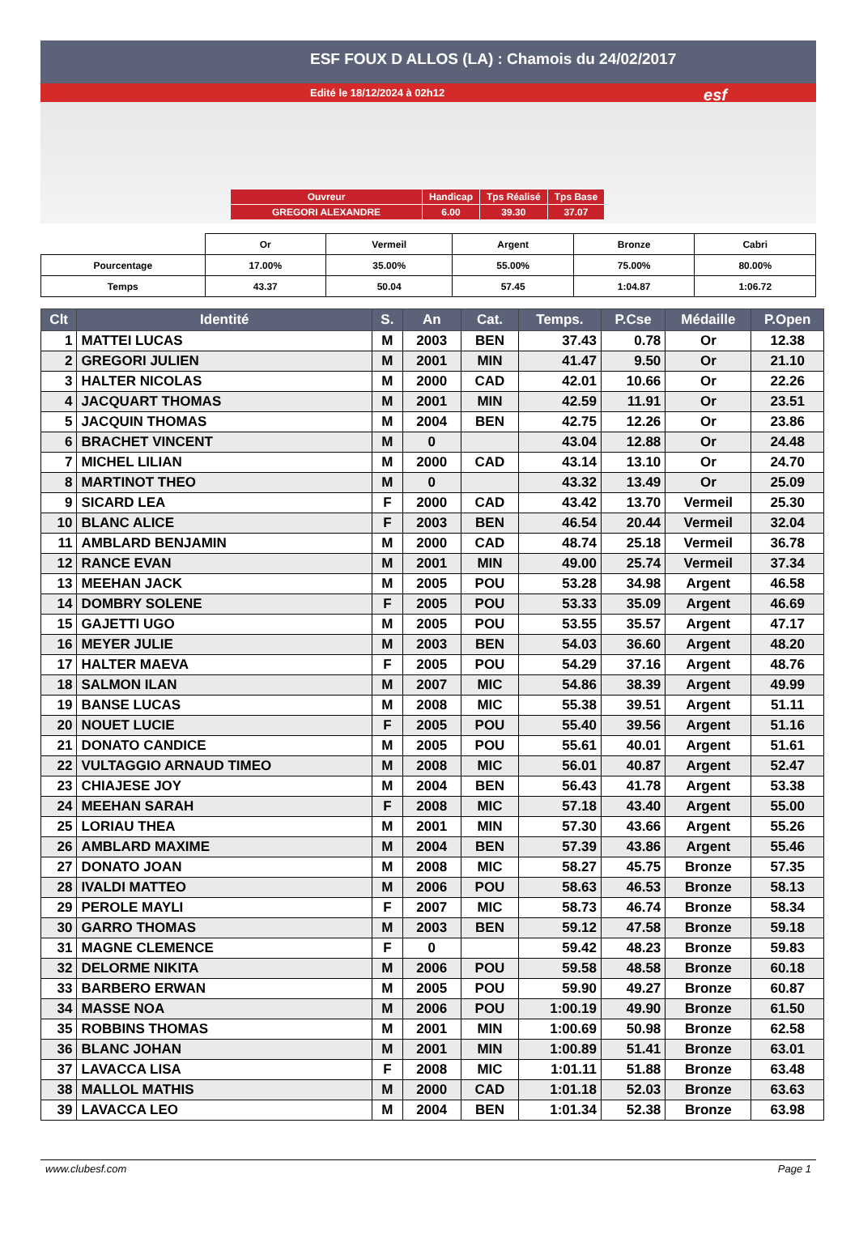ESF FOUX D ALLOS (LA) : Chamois du 24/02/2017
Edité le 18/12/2024 à 02h12
esf
| Ouvreur | Handicap | Tps Réalisé | Tps Base |
| GREGORI ALEXANDRE | 6.00 | 39.30 | 37.07 |
| | Or | Vermeil | Argent | Bronze | Cabri |
| Pourcentage | 17.00% | 35.00% | 55.00% | 75.00% | 80.00% |
| Temps | 43.37 | 50.04 | 57.45 | 1:04.87 | 1:06.72 |
| Clt | Identité | S. | An | Cat. | Temps. | P.Cse | Médaille | P.Open |
| --- | --- | --- | --- | --- | --- | --- | --- | --- |
| 1 | MATTEI LUCAS | M | 2003 | BEN | 37.43 | 0.78 | Or | 12.38 |
| 2 | GREGORI JULIEN | M | 2001 | MIN | 41.47 | 9.50 | Or | 21.10 |
| 3 | HALTER NICOLAS | M | 2000 | CAD | 42.01 | 10.66 | Or | 22.26 |
| 4 | JACQUART THOMAS | M | 2001 | MIN | 42.59 | 11.91 | Or | 23.51 |
| 5 | JACQUIN THOMAS | M | 2004 | BEN | 42.75 | 12.26 | Or | 23.86 |
| 6 | BRACHET VINCENT | M | 0 | | 43.04 | 12.88 | Or | 24.48 |
| 7 | MICHEL LILIAN | M | 2000 | CAD | 43.14 | 13.10 | Or | 24.70 |
| 8 | MARTINOT THEO | M | 0 | | 43.32 | 13.49 | Or | 25.09 |
| 9 | SICARD LEA | F | 2000 | CAD | 43.42 | 13.70 | Vermeil | 25.30 |
| 10 | BLANC ALICE | F | 2003 | BEN | 46.54 | 20.44 | Vermeil | 32.04 |
| 11 | AMBLARD BENJAMIN | M | 2000 | CAD | 48.74 | 25.18 | Vermeil | 36.78 |
| 12 | RANCE EVAN | M | 2001 | MIN | 49.00 | 25.74 | Vermeil | 37.34 |
| 13 | MEEHAN JACK | M | 2005 | POU | 53.28 | 34.98 | Argent | 46.58 |
| 14 | DOMBRY SOLENE | F | 2005 | POU | 53.33 | 35.09 | Argent | 46.69 |
| 15 | GAJETTI UGO | M | 2005 | POU | 53.55 | 35.57 | Argent | 47.17 |
| 16 | MEYER JULIE | M | 2003 | BEN | 54.03 | 36.60 | Argent | 48.20 |
| 17 | HALTER MAEVA | F | 2005 | POU | 54.29 | 37.16 | Argent | 48.76 |
| 18 | SALMON ILAN | M | 2007 | MIC | 54.86 | 38.39 | Argent | 49.99 |
| 19 | BANSE LUCAS | M | 2008 | MIC | 55.38 | 39.51 | Argent | 51.11 |
| 20 | NOUET LUCIE | F | 2005 | POU | 55.40 | 39.56 | Argent | 51.16 |
| 21 | DONATO CANDICE | M | 2005 | POU | 55.61 | 40.01 | Argent | 51.61 |
| 22 | VULTAGGIO ARNAUD TIMEO | M | 2008 | MIC | 56.01 | 40.87 | Argent | 52.47 |
| 23 | CHIAJESE JOY | M | 2004 | BEN | 56.43 | 41.78 | Argent | 53.38 |
| 24 | MEEHAN SARAH | F | 2008 | MIC | 57.18 | 43.40 | Argent | 55.00 |
| 25 | LORIAU THEA | M | 2001 | MIN | 57.30 | 43.66 | Argent | 55.26 |
| 26 | AMBLARD MAXIME | M | 2004 | BEN | 57.39 | 43.86 | Argent | 55.46 |
| 27 | DONATO JOAN | M | 2008 | MIC | 58.27 | 45.75 | Bronze | 57.35 |
| 28 | IVALDI MATTEO | M | 2006 | POU | 58.63 | 46.53 | Bronze | 58.13 |
| 29 | PEROLE MAYLI | F | 2007 | MIC | 58.73 | 46.74 | Bronze | 58.34 |
| 30 | GARRO THOMAS | M | 2003 | BEN | 59.12 | 47.58 | Bronze | 59.18 |
| 31 | MAGNE CLEMENCE | F | 0 | | 59.42 | 48.23 | Bronze | 59.83 |
| 32 | DELORME NIKITA | M | 2006 | POU | 59.58 | 48.58 | Bronze | 60.18 |
| 33 | BARBERO ERWAN | M | 2005 | POU | 59.90 | 49.27 | Bronze | 60.87 |
| 34 | MASSE NOA | M | 2006 | POU | 1:00.19 | 49.90 | Bronze | 61.50 |
| 35 | ROBBINS THOMAS | M | 2001 | MIN | 1:00.69 | 50.98 | Bronze | 62.58 |
| 36 | BLANC JOHAN | M | 2001 | MIN | 1:00.89 | 51.41 | Bronze | 63.01 |
| 37 | LAVACCA LISA | F | 2008 | MIC | 1:01.11 | 51.88 | Bronze | 63.48 |
| 38 | MALLOL MATHIS | M | 2000 | CAD | 1:01.18 | 52.03 | Bronze | 63.63 |
| 39 | LAVACCA LEO | M | 2004 | BEN | 1:01.34 | 52.38 | Bronze | 63.98 |
www.clubesf.com Page 1